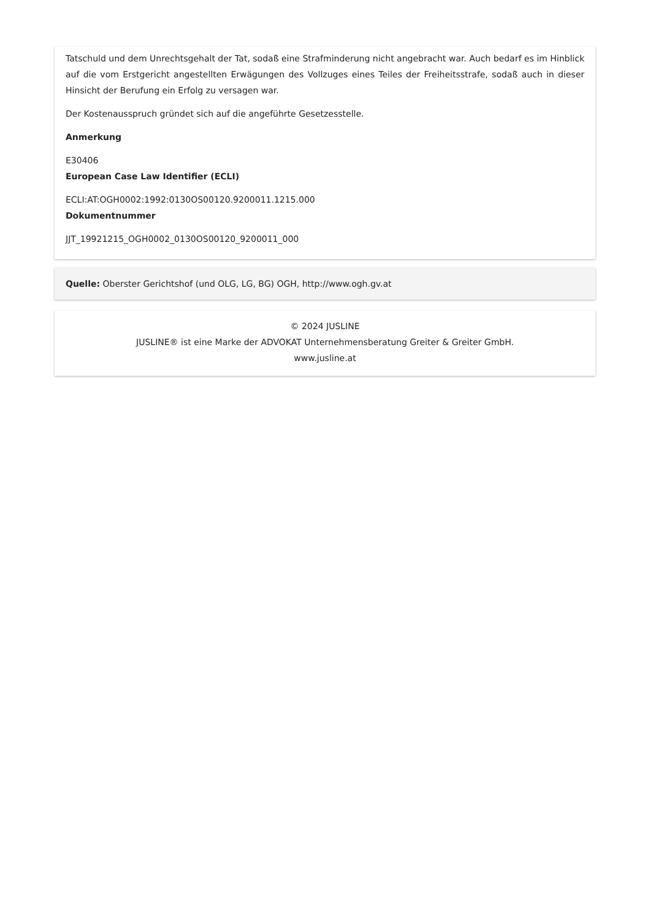Tatschuld und dem Unrechtsgehalt der Tat, sodaß eine Strafminderung nicht angebracht war. Auch bedarf es im Hinblick auf die vom Erstgericht angestellten Erwägungen des Vollzuges eines Teiles der Freiheitsstrafe, sodaß auch in dieser Hinsicht der Berufung ein Erfolg zu versagen war.
Der Kostenausspruch gründet sich auf die angeführte Gesetzesstelle.
Anmerkung
E30406
European Case Law Identifier (ECLI)
ECLI:AT:OGH0002:1992:0130OS00120.9200011.1215.000
Dokumentnummer
JJT_19921215_OGH0002_0130OS00120_9200011_000
Quelle: Oberster Gerichtshof (und OLG, LG, BG) OGH, http://www.ogh.gv.at
© 2024 JUSLINE
JUSLINE® ist eine Marke der ADVOKAT Unternehmensberatung Greiter & Greiter GmbH.
www.jusline.at